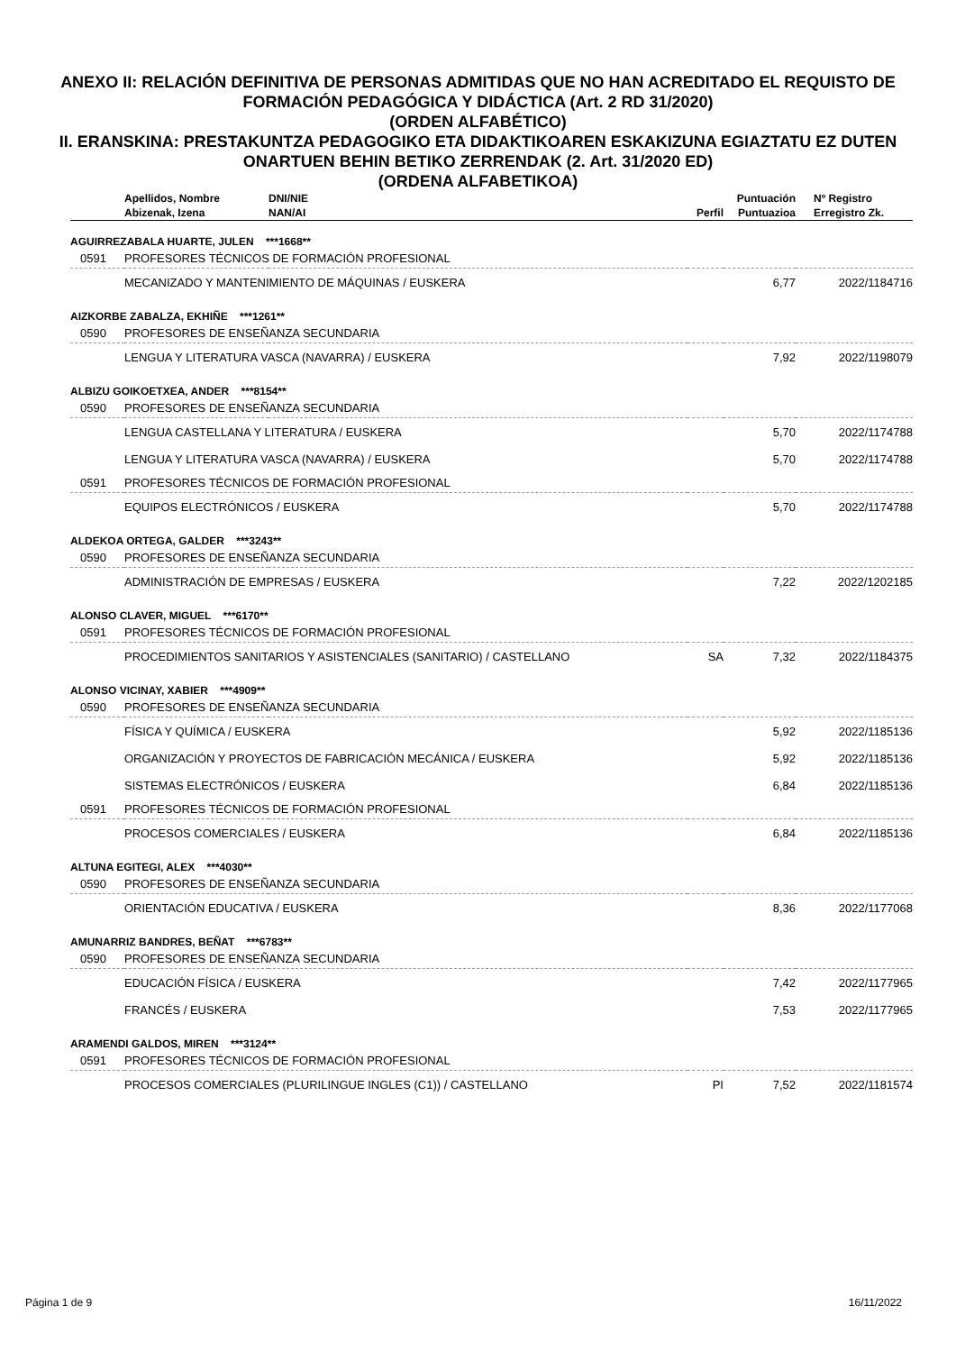ANEXO II: RELACIÓN DEFINITIVA DE PERSONAS ADMITIDAS QUE NO HAN ACREDITADO EL REQUISTO DE FORMACIÓN PEDAGÓGICA Y DIDÁCTICA (Art. 2 RD 31/2020)
(ORDEN ALFABÉTICO)
II. ERANSKINA: PRESTAKUNTZA PEDAGOGIKO ETA DIDAKTIKOAREN ESKAKIZUNA EGIAZTATU EZ DUTEN ONARTUEN BEHIN BETIKO ZERRENDAK (2. Art. 31/2020 ED)
(ORDENA ALFABETIKOA)
| | Apellidos, Nombre | DNI/NIE | | Puntuación | Nº Registro |
| --- | --- | --- | --- | --- | --- |
| | Abizenak, Izena | NAN/AI | Perfil | Puntuazioa | Erregistro Zk. |
| AGUIRREZABALA HUARTE, JULEN ***1668** | | | | | |
| 0591 | PROFESORES TÉCNICOS DE FORMACIÓN PROFESIONAL | | | | |
| | MECANIZADO Y MANTENIMIENTO DE MÁQUINAS / EUSKERA | | | 6,77 | 2022/1184716 |
| AIZKORBE ZABALZA, EKHIÑE ***1261** | | | | | |
| 0590 | PROFESORES DE ENSEÑANZA SECUNDARIA | | | | |
| | LENGUA Y LITERATURA VASCA (NAVARRA) / EUSKERA | | | 7,92 | 2022/1198079 |
| ALBIZU GOIKOETXEA, ANDER ***8154** | | | | | |
| 0590 | PROFESORES DE ENSEÑANZA SECUNDARIA | | | | |
| | LENGUA CASTELLANA Y LITERATURA / EUSKERA | | | 5,70 | 2022/1174788 |
| | LENGUA Y LITERATURA VASCA (NAVARRA) / EUSKERA | | | 5,70 | 2022/1174788 |
| 0591 | PROFESORES TÉCNICOS DE FORMACIÓN PROFESIONAL | | | | |
| | EQUIPOS ELECTRÓNICOS / EUSKERA | | | 5,70 | 2022/1174788 |
| ALDEKOA ORTEGA, GALDER ***3243** | | | | | |
| 0590 | PROFESORES DE ENSEÑANZA SECUNDARIA | | | | |
| | ADMINISTRACIÓN DE EMPRESAS / EUSKERA | | | 7,22 | 2022/1202185 |
| ALONSO CLAVER, MIGUEL ***6170** | | | | | |
| 0591 | PROFESORES TÉCNICOS DE FORMACIÓN PROFESIONAL | | | | |
| | PROCEDIMIENTOS SANITARIOS Y ASISTENCIALES (SANITARIO) / CASTELLANO | | SA | 7,32 | 2022/1184375 |
| ALONSO VICINAY, XABIER ***4909** | | | | | |
| 0590 | PROFESORES DE ENSEÑANZA SECUNDARIA | | | | |
| | FÍSICA Y QUÍMICA / EUSKERA | | | 5,92 | 2022/1185136 |
| | ORGANIZACIÓN Y PROYECTOS DE FABRICACIÓN MECÁNICA / EUSKERA | | | 5,92 | 2022/1185136 |
| | SISTEMAS ELECTRÓNICOS / EUSKERA | | | 6,84 | 2022/1185136 |
| 0591 | PROFESORES TÉCNICOS DE FORMACIÓN PROFESIONAL | | | | |
| | PROCESOS COMERCIALES / EUSKERA | | | 6,84 | 2022/1185136 |
| ALTUNA EGITEGI, ALEX ***4030** | | | | | |
| 0590 | PROFESORES DE ENSEÑANZA SECUNDARIA | | | | |
| | ORIENTACIÓN EDUCATIVA / EUSKERA | | | 8,36 | 2022/1177068 |
| AMUNARRIZ BANDRES, BEÑAT ***6783** | | | | | |
| 0590 | PROFESORES DE ENSEÑANZA SECUNDARIA | | | | |
| | EDUCACIÓN FÍSICA / EUSKERA | | | 7,42 | 2022/1177965 |
| | FRANCÉS / EUSKERA | | | 7,53 | 2022/1177965 |
| ARAMENDI GALDOS, MIREN ***3124** | | | | | |
| 0591 | PROFESORES TÉCNICOS DE FORMACIÓN PROFESIONAL | | | | |
| | PROCESOS COMERCIALES (PLURILINGUE INGLES (C1)) / CASTELLANO | | PI | 7,52 | 2022/1181574 |
Página 1 de 9 16/11/2022